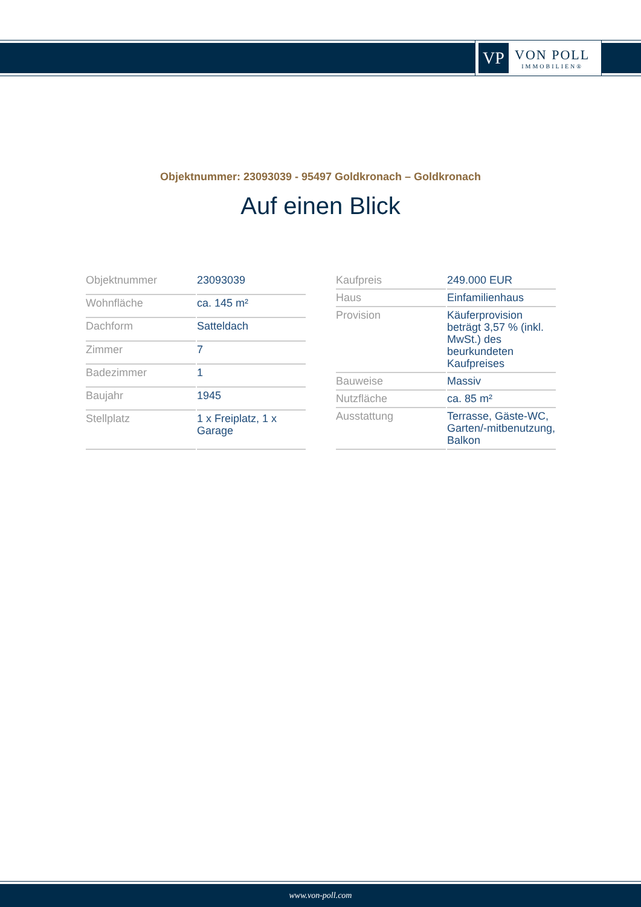VP
VON POLL
IMMOBILIEN®
Objektnummer: 23093039 - 95497 Goldkronach – Goldkronach
Auf einen Blick
| Objektnummer | 23093039 |
| Wohnfläche | ca. 145 m² |
| Dachform | Satteldach |
| Zimmer | 7 |
| Badezimmer | 1 |
| Baujahr | 1945 |
| Stellplatz | 1 x Freiplatz, 1 x Garage |
| Kaufpreis | 249.000 EUR |
| Haus | Einfamilienhaus |
| Provision | Käuferprovision beträgt 3,57 % (inkl. MwSt.) des beurkundeten Kaufpreises |
| Bauweise | Massiv |
| Nutzfläche | ca. 85 m² |
| Ausstattung | Terrasse, Gäste-WC, Garten/-mitbenutzung, Balkon |
www.von-poll.com